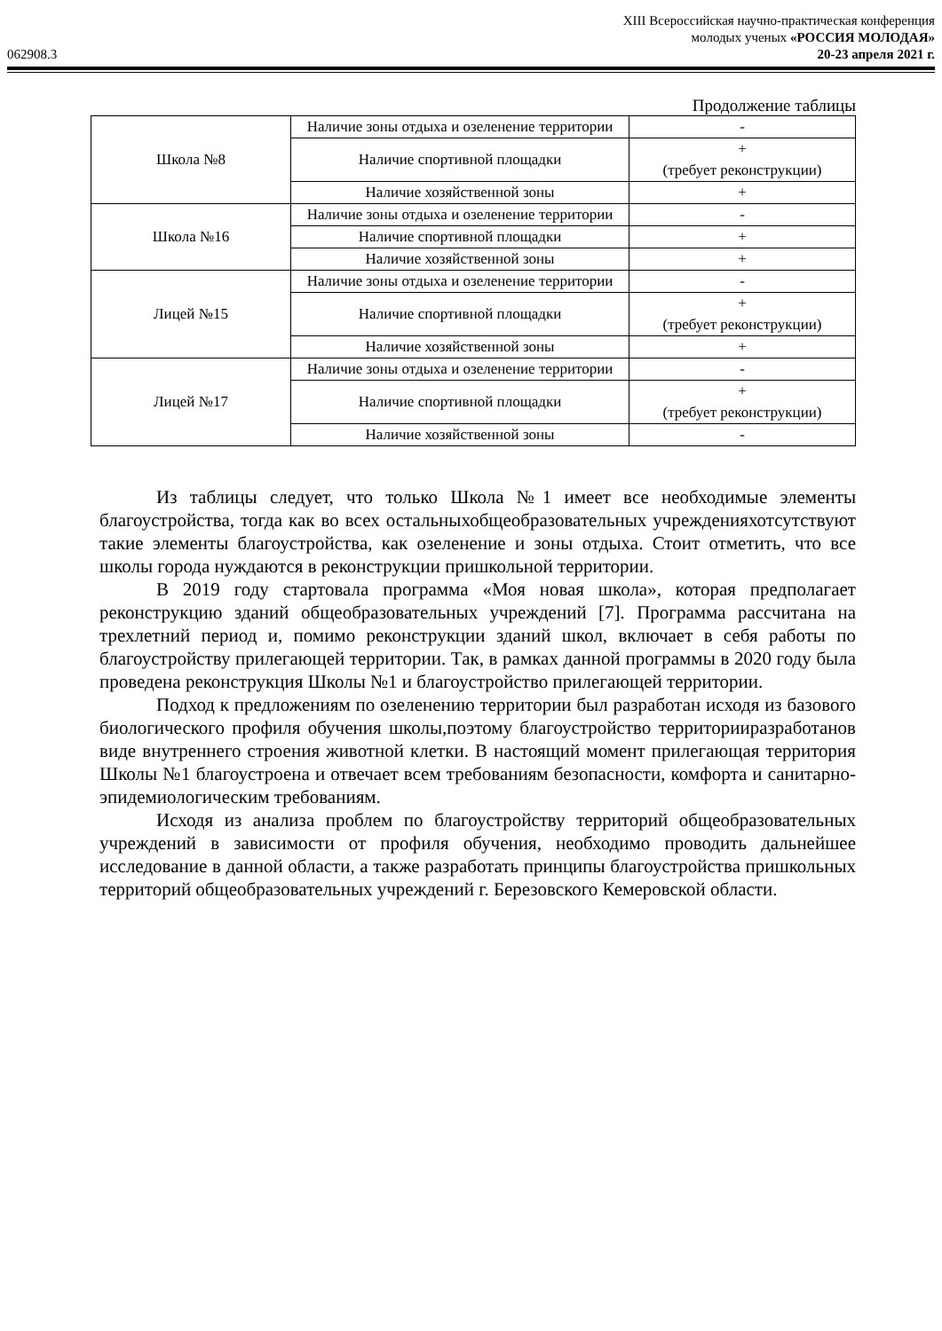XIII Всероссийская научно-практическая конференция
молодых ученых «РОССИЯ МОЛОДАЯ»
062908.3 20-23 апреля 2021 г.
Продолжение таблицы
| Школа №8 | Наличие зоны отдыха и озеленение территории | - |
| | Наличие спортивной площадки | + (требует реконструкции) |
| | Наличие хозяйственной зоны | + |
| Школа №16 | Наличие зоны отдыха и озеленение территории | - |
| | Наличие спортивной площадки | + |
| | Наличие хозяйственной зоны | + |
| Лицей №15 | Наличие зоны отдыха и озеленение территории | - |
| | Наличие спортивной площадки | + (требует реконструкции) |
| | Наличие хозяйственной зоны | + |
| Лицей №17 | Наличие зоны отдыха и озеленение территории | - |
| | Наличие спортивной площадки | + (требует реконструкции) |
| | Наличие хозяйственной зоны | - |
Из таблицы следует, что только Школа №1 имеет все необходимые элементы благоустройства, тогда как во всех остальныхобщеобразовательных учрежденияхотсутствуют такие элементы благоустройства, как озеленение и зоны отдыха. Стоит отметить, что все школы города нуждаются в реконструкции пришкольной территории.
В 2019 году стартовала программа «Моя новая школа», которая предполагает реконструкцию зданий общеобразовательных учреждений [7]. Программа рассчитана на трехлетний период и, помимо реконструкции зданий школ, включает в себя работы по благоустройству прилегающей территории. Так, в рамках данной программы в 2020 году была проведена реконструкция Школы №1 и благоустройство прилегающей территории.
Подход к предложениям по озеленению территории был разработан исходя из базового биологического профиля обучения школы,поэтому благоустройство территорииразработанов виде внутреннего строения животной клетки. В настоящий момент прилегающая территория Школы №1 благоустроена и отвечает всем требованиям безопасности, комфорта и санитарно-эпидемиологическим требованиям.
Исходя из анализа проблем по благоустройству территорий общеобразовательных учреждений в зависимости от профиля обучения, необходимо проводить дальнейшее исследование в данной области, а также разработать принципы благоустройства пришкольных территорий общеобразовательных учреждений г. Березовского Кемеровской области.